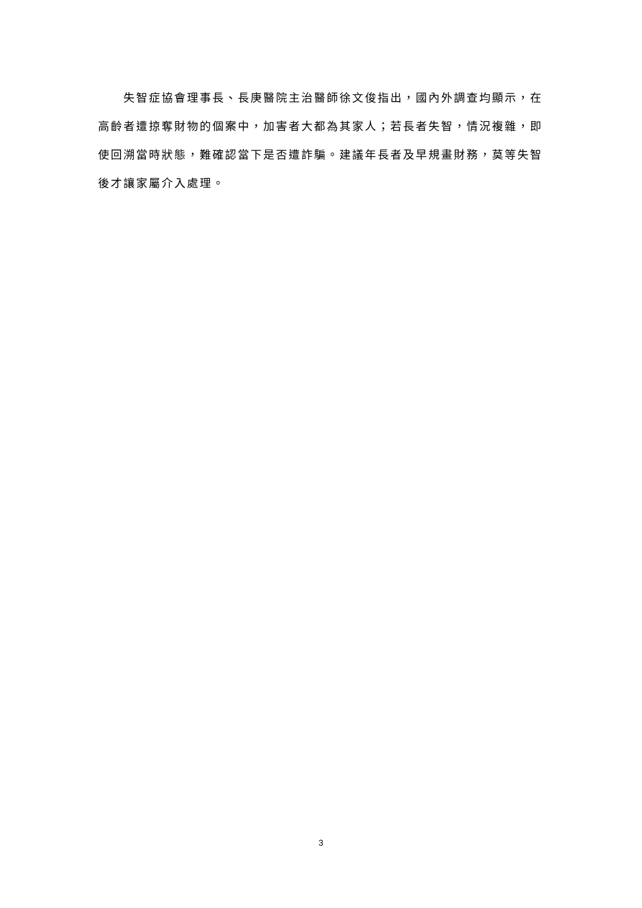失智症協會理事長、長庚醫院主治醫師徐文俊指出，國內外調查均顯示，在高齡者遭掠奪財物的個案中，加害者大都為其家人；若長者失智，情況複雜，即使回溯當時狀態，難確認當下是否遭詐騙。建議年長者及早規畫財務，莫等失智後才讓家屬介入處理。
3